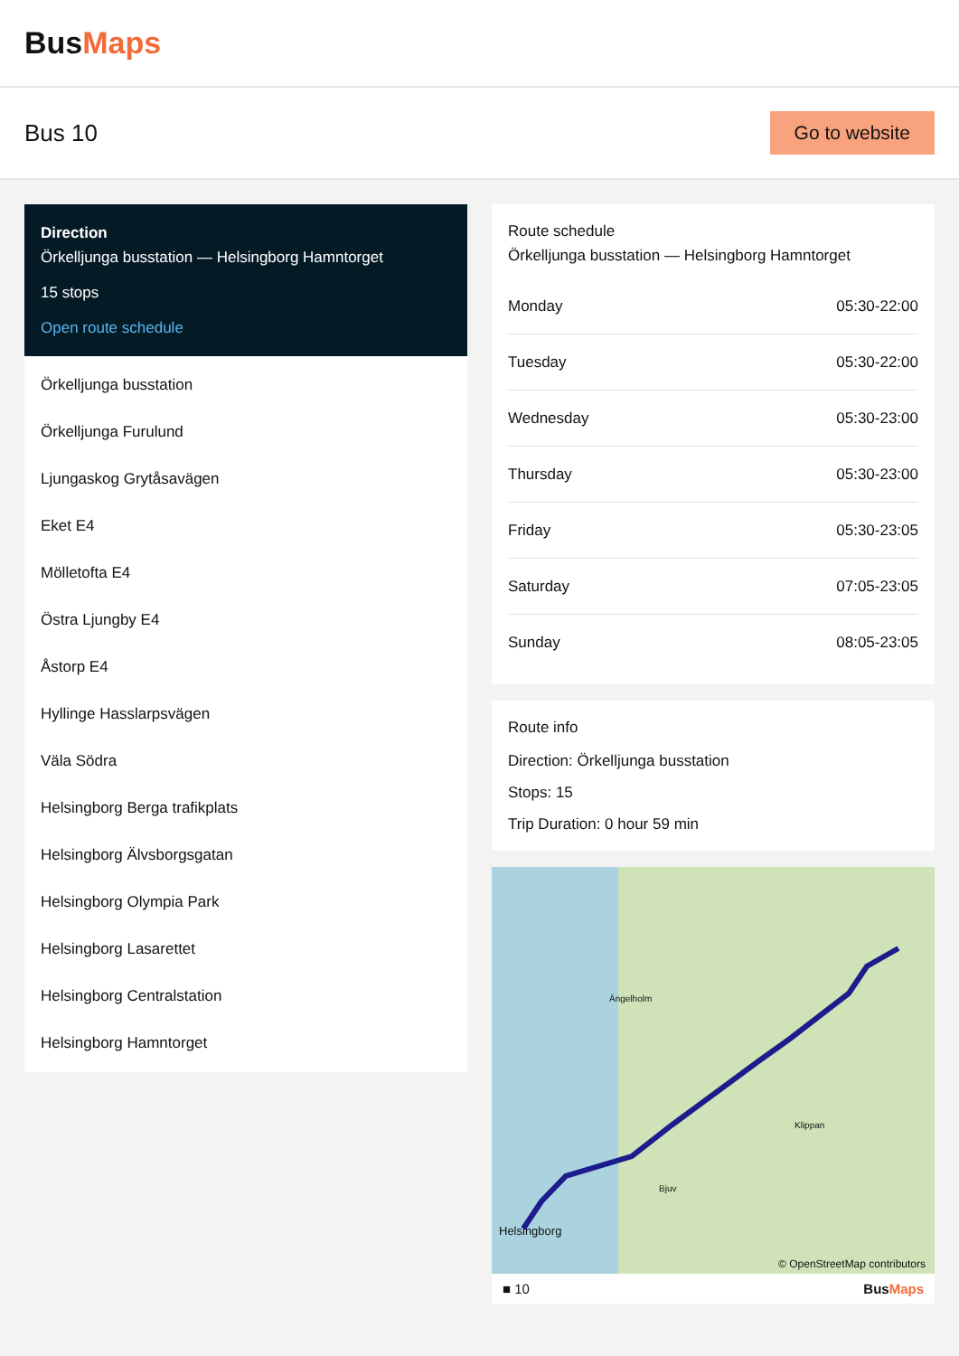BusMaps
Bus 10
Go to website
Direction
Örkelljunga busstation — Helsingborg Hamntorget
15 stops
Open route schedule
Örkelljunga busstation
Örkelljunga Furulund
Ljungaskog Grytåsavägen
Eket E4
Mölletofta E4
Östra Ljungby E4
Åstorp E4
Hyllinge Hasslarpsvägen
Väla Södra
Helsingborg Berga trafikplats
Helsingborg Älvsborgsgatan
Helsingborg Olympia Park
Helsingborg Lasarettet
Helsingborg Centralstation
Helsingborg Hamntorget
Route schedule
Örkelljunga busstation — Helsingborg Hamntorget
| Monday | 05:30-22:00 |
| Tuesday | 05:30-22:00 |
| Wednesday | 05:30-23:00 |
| Thursday | 05:30-23:00 |
| Friday | 05:30-23:05 |
| Saturday | 07:05-23:05 |
| Sunday | 08:05-23:05 |
Route info
Direction: Örkelljunga busstation
Stops: 15
Trip Duration: 0 hour 59 min
Ängelholm
Klippan
Bjuv
Helsingborg
© OpenStreetMap contributors
■ 10 BusMaps